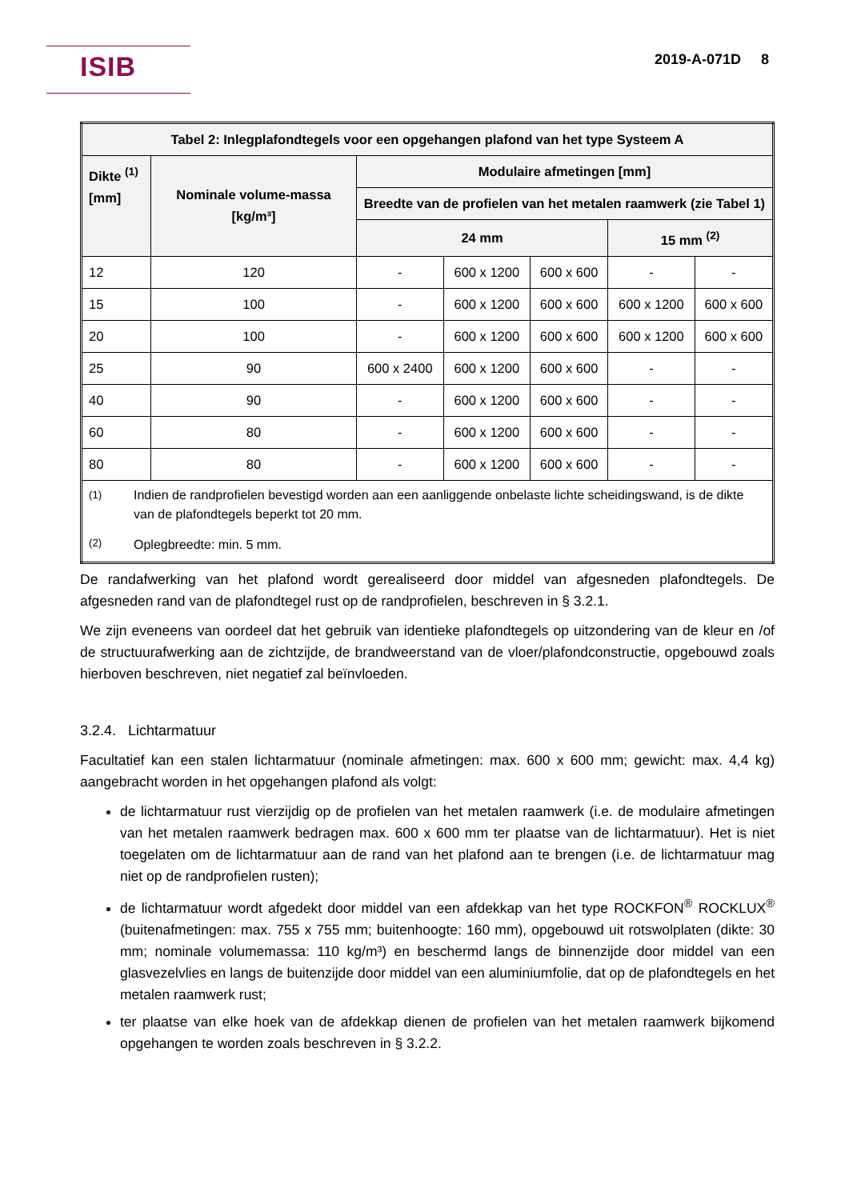ISIB 2019-A-071D 8
| Tabel 2: Inlegplafondtegels voor een opgehangen plafond van het type Systeem A | | | | | | |
| --- | --- | --- | --- | --- | --- | --- |
| Dikte <sup>(1)</sup> [mm] | Nominale volume-massa [kg/m³] | Modulaire afmetingen [mm] | | | | |
| | | Breedte van de profielen van het metalen raamwerk (zie Tabel 1) | | | | |
| | | 24 mm | | | 15 mm <sup>(2)</sup> | |
| 12 | 120 | - | 600 x 1200 | 600 x 600 | - | - |
| 15 | 100 | - | 600 x 1200 | 600 x 600 | 600 x 1200 | 600 x 600 |
| 20 | 100 | - | 600 x 1200 | 600 x 600 | 600 x 1200 | 600 x 600 |
| 25 | 90 | 600 x 2400 | 600 x 1200 | 600 x 600 | - | - |
| 40 | 90 | - | 600 x 1200 | 600 x 600 | - | - |
| 60 | 80 | - | 600 x 1200 | 600 x 600 | - | - |
| 80 | 80 | - | 600 x 1200 | 600 x 600 | - | - |
| / <sup>(1)</sup> / Indien de randprofielen bevestigd worden aan een aanliggende onbelaste lichte scheidingswand, is de dikte van de plafondtegels beperkt tot 20 mm. / / <sup>(2)</sup> / Oplegbreedte: min. 5 mm. / | | | | | | |
De randafwerking van het plafond wordt gerealiseerd door middel van afgesneden plafondtegels. De afgesneden rand van de plafondtegel rust op de randprofielen, beschreven in § 3.2.1.
We zijn eveneens van oordeel dat het gebruik van identieke plafondtegels op uitzondering van de kleur en /of de structuurafwerking aan de zichtzijde, de brandweerstand van de vloer/plafondconstructie, opgebouwd zoals hierboven beschreven, niet negatief zal beïnvloeden.
3.2.4. Lichtarmatuur
Facultatief kan een stalen lichtarmatuur (nominale afmetingen: max. 600 x 600 mm; gewicht: max. 4,4 kg) aangebracht worden in het opgehangen plafond als volgt:
de lichtarmatuur rust vierzijdig op de profielen van het metalen raamwerk (i.e. de modulaire afmetingen van het metalen raamwerk bedragen max. 600 x 600 mm ter plaatse van de lichtarmatuur). Het is niet toegelaten om de lichtarmatuur aan de rand van het plafond aan te brengen (i.e. de lichtarmatuur mag niet op de randprofielen rusten);
de lichtarmatuur wordt afgedekt door middel van een afdekkap van het type ROCKFON<sup>®</sup> ROCKLUX<sup>®</sup> (buitenafmetingen: max. 755 x 755 mm; buitenhoogte: 160 mm), opgebouwd uit rotswolplaten (dikte: 30 mm; nominale volumemassa: 110 kg/m³) en beschermd langs de binnenzijde door middel van een glasvezelvlies en langs de buitenzijde door middel van een aluminiumfolie, dat op de plafondtegels en het metalen raamwerk rust;
ter plaatse van elke hoek van de afdekkap dienen de profielen van het metalen raamwerk bijkomend opgehangen te worden zoals beschreven in § 3.2.2.